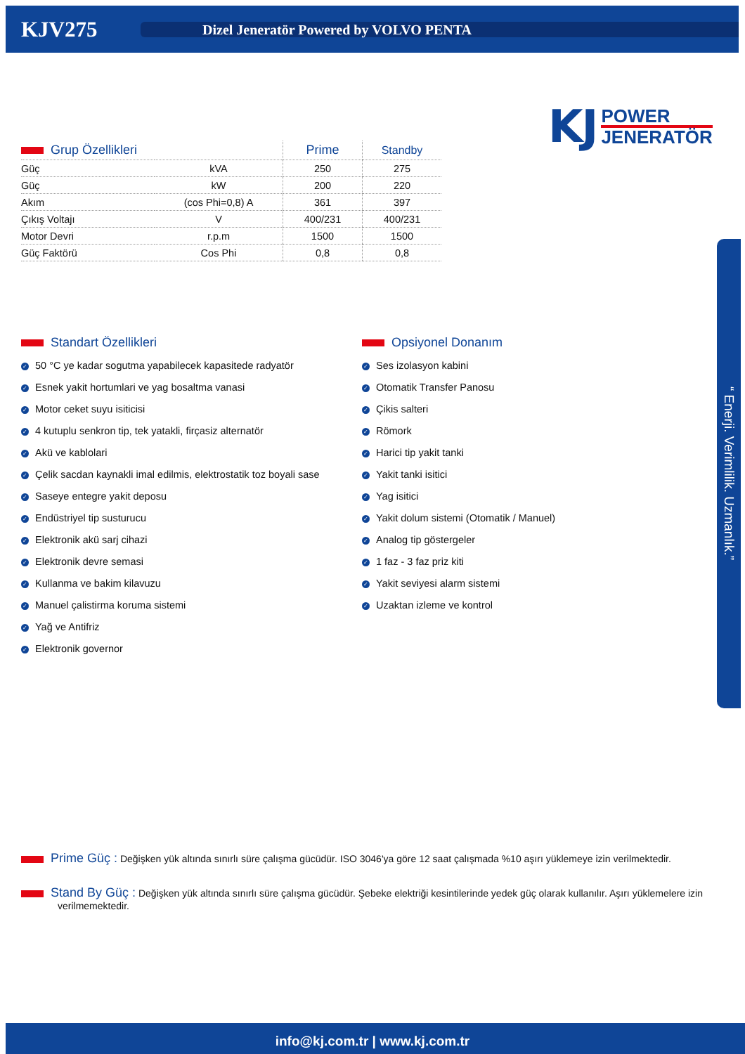KJV275
Dizel Jeneratör Powered by VOLVO PENTA
KJ
POWER
JENERATÖR
| Grup Özellikleri | | Prime | Standby |
| --- | --- | --- | --- |
| Güç | kVA | 250 | 275 |
| Güç | kW | 200 | 220 |
| Akım | (cos Phi=0,8) A | 361 | 397 |
| Çıkış Voltajı | V | 400/231 | 400/231 |
| Motor Devri | r.p.m | 1500 | 1500 |
| Güç Faktörü | Cos Phi | 0,8 | 0,8 |
Standart Özellikleri
✓ 50 °C ye kadar sogutma yapabilecek kapasitede radyatör
✓ Esnek yakit hortumlari ve yag bosaltma vanasi
✓ Motor ceket suyu isiticisi
✓ 4 kutuplu senkron tip, tek yatakli, firçasiz alternatör
✓ Akü ve kablolari
✓ Çelik sacdan kaynakli imal edilmis, elektrostatik toz boyali sase
✓ Saseye entegre yakit deposu
✓ Endüstriyel tip susturucu
✓ Elektronik akü sarj cihazi
✓ Elektronik devre semasi
✓ Kullanma ve bakim kilavuzu
✓ Manuel çalistirma koruma sistemi
✓ Yağ ve Antifriz
✓ Elektronik governor
Opsiyonel Donanım
✓ Ses izolasyon kabini
✓ Otomatik Transfer Panosu
✓ Çikis salteri
✓ Römork
✓ Harici tip yakit tanki
✓ Yakit tanki isitici
✓ Yag isitici
✓ Yakit dolum sistemi (Otomatik / Manuel)
✓ Analog tip göstergeler
✓ 1 faz - 3 faz priz kiti
✓ Yakit seviyesi alarm sistemi
✓ Uzaktan izleme ve kontrol
Prime Güç : Değişken yük altında sınırlı süre çalışma gücüdür. ISO 3046'ya göre 12 saat çalışmada %10 aşırı yüklemeye izin verilmektedir.
Stand By Güç : Değişken yük altında sınırlı süre çalışma gücüdür. Şebeke elektriği kesintilerinde yedek güç olarak kullanılır. Aşırı yüklemelere izin verilmemektedir.
“ Enerji. Verimlilik. Uzmanlık.”
info@kj.com.tr | www.kj.com.tr